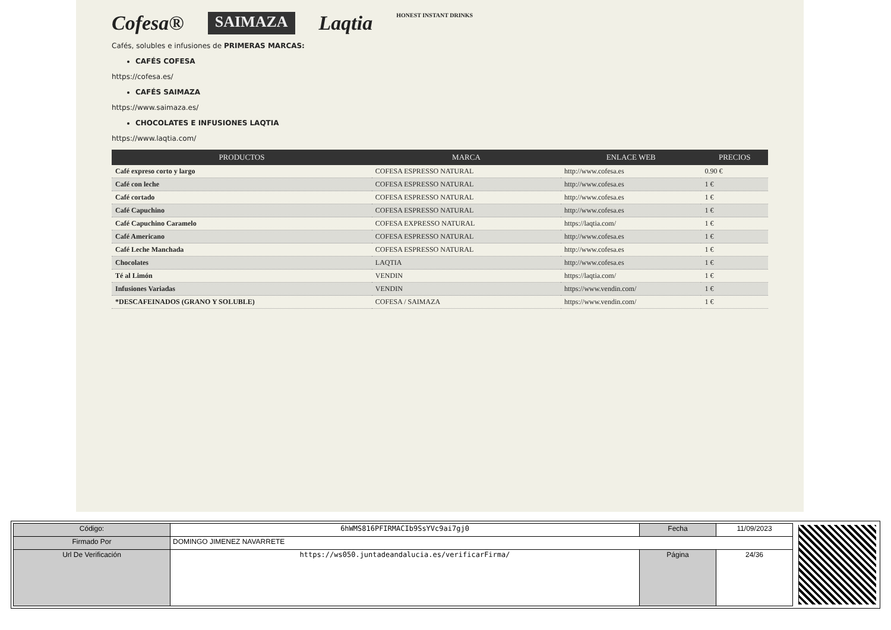Cofesa® SAIMAZA Laqtia HONEST INSTANT DRINKS
Cafés, solubles e infusiones de PRIMERAS MARCAS:
CAFÉS COFESA
https://cofesa.es/
CAFÉS SAIMAZA
https://www.saimaza.es/
CHOCOLATES E INFUSIONES LAQTIA
https://www.laqtia.com/
| PRODUCTOS | MARCA | ENLACE WEB | PRECIOS |
| --- | --- | --- | --- |
| Café expreso corto y largo | COFESA ESPRESSO NATURAL | http://www.cofesa.es | 0.90 € |
| Café con leche | COFESA ESPRESSO NATURAL | http://www.cofesa.es | 1 € |
| Café cortado | COFESA ESPRESSO NATURAL | http://www.cofesa.es | 1 € |
| Café Capuchino | COFESA ESPRESSO NATURAL | http://www.cofesa.es | 1 € |
| Café Capuchino Caramelo | COFESA EXPRESSO NATURAL | https://laqtia.com/ | 1 € |
| Café Americano | COFESA ESPRESSO NATURAL | http://www.cofesa.es | 1 € |
| Café Leche Manchada | COFESA ESPRESSO NATURAL | http://www.cofesa.es | 1 € |
| Chocolates | LAQTIA | http://www.cofesa.es | 1 € |
| Té al Limón | VENDIN | https://laqtia.com/ | 1 € |
| Infusiones Variadas | VENDIN | https://www.vendin.com/ | 1 € |
| *DESCAFEINADOS (GRANO Y SOLUBLE) | COFESA / SAIMAZA | https://www.vendin.com/ | 1 € |
| Código: | 6hWMS816PFIRMACIb9SsYVc9ai7gj0 | Fecha | 11/09/2023 |
| Firmado Por | DOMINGO JIMENEZ NAVARRETE | | |
| Url De Verificación | https://ws050.juntadeandalucia.es/verificarFirma/ | Página | 24/36 |